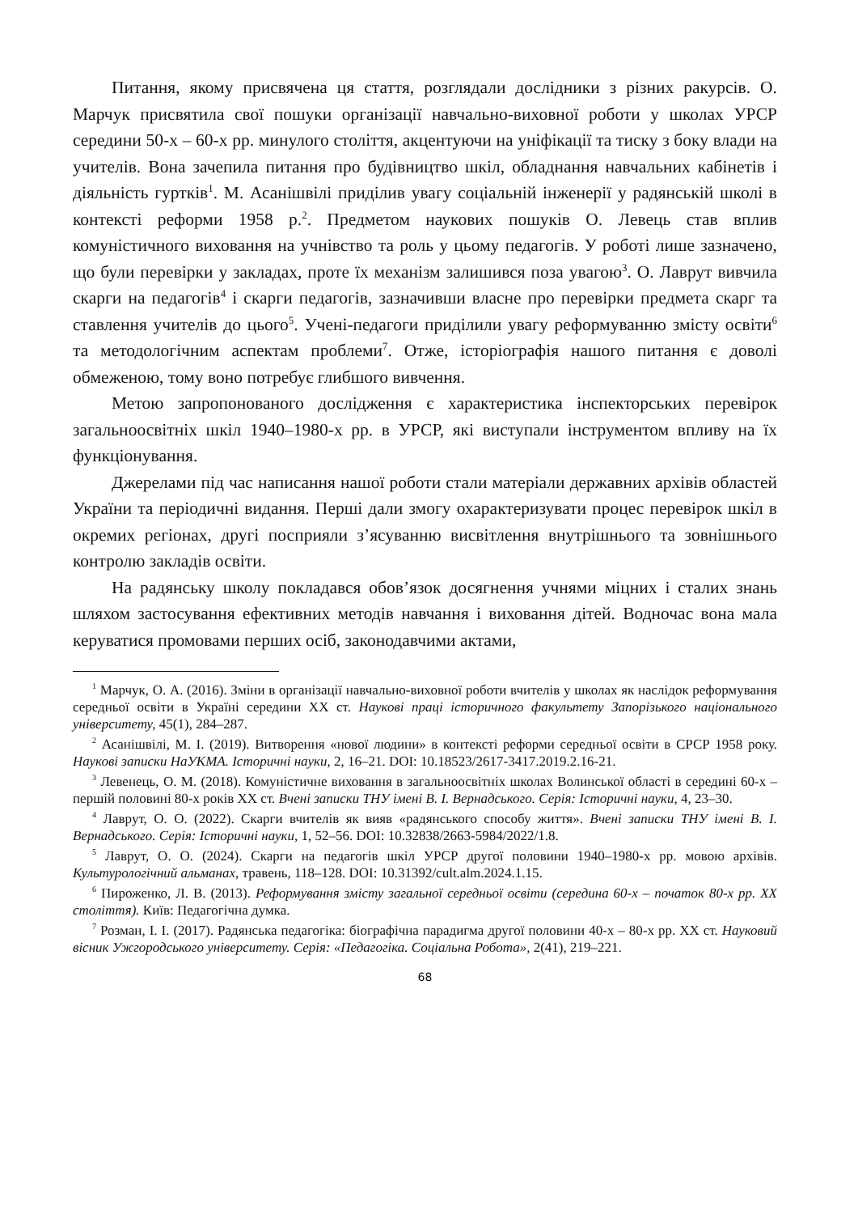Питання, якому присвячена ця стаття, розглядали дослідники з різних ракурсів. О. Марчук присвятила свої пошуки організації навчально-виховної роботи у школах УРСР середини 50-х – 60-х рр. минулого століття, акцентуючи на уніфікації та тиску з боку влади на учителів. Вона зачепила питання про будівництво шкіл, обладнання навчальних кабінетів і діяльність гуртків<sup>1</sup>. М. Асанішвілі приділив увагу соціальній інженерії у радянській школі в контексті реформи 1958 р.<sup>2</sup>. Предметом наукових пошуків О. Левець став вплив комуністичного виховання на учнівство та роль у цьому педагогів. У роботі лише зазначено, що були перевірки у закладах, проте їх механізм залишився поза увагою<sup>3</sup>. О. Лаврут вивчила скарги на педагогів<sup>4</sup> і скарги педагогів, зазначивши власне про перевірки предмета скарг та ставлення учителів до цього<sup>5</sup>. Учені-педагоги приділили увагу реформуванню змісту освіти<sup>6</sup> та методологічним аспектам проблеми<sup>7</sup>. Отже, історіографія нашого питання є доволі обмеженою, тому воно потребує глибшого вивчення.
Метою запропонованого дослідження є характеристика інспекторських перевірок загальноосвітніх шкіл 1940–1980-х рр. в УРСР, які виступали інструментом впливу на їх функціонування.
Джерелами під час написання нашої роботи стали матеріали державних архівів областей України та періодичні видання. Перші дали змогу охарактеризувати процес перевірок шкіл в окремих регіонах, другі посприяли з’ясуванню висвітлення внутрішнього та зовнішнього контролю закладів освіти.
На радянську школу покладався обов’язок досягнення учнями міцних і сталих знань шляхом застосування ефективних методів навчання і виховання дітей. Водночас вона мала керуватися промовами перших осіб, законодавчими актами,
<sup>1</sup> Марчук, О. А. (2016). Зміни в організації навчально-виховної роботи вчителів у школах як наслідок реформування середньої освіти в Україні середини XX ст. Наукові праці історичного факультету Запорізького національного університету, 45(1), 284–287.
<sup>2</sup> Асанішвілі, М. І. (2019). Витворення «нової людини» в контексті реформи середньої освіти в СРСР 1958 року. Наукові записки НаУКМА. Історичні науки, 2, 16–21. DOI: 10.18523/2617-3417.2019.2.16-21.
<sup>3</sup> Левенець, О. М. (2018). Комуністичне виховання в загальноосвітніх школах Волинської області в середині 60-х – першій половині 80-х років XX ст. Вчені записки ТНУ імені В. І. Вернадського. Серія: Історичні науки, 4, 23–30.
<sup>4</sup> Лаврут, О. О. (2022). Скарги вчителів як вияв «радянського способу життя». Вчені записки ТНУ імені В. І. Вернадського. Серія: Історичні науки, 1, 52–56. DOI: 10.32838/2663-5984/2022/1.8.
<sup>5</sup> Лаврут, О. О. (2024). Скарги на педагогів шкіл УРСР другої половини 1940–1980-х рр. мовою архівів. Культурологічний альманах, травень, 118–128. DOI: 10.31392/cult.alm.2024.1.15.
<sup>6</sup> Пироженко, Л. В. (2013). Реформування змісту загальної середньої освіти (середина 60-х – початок 80-х рр. XX століття). Київ: Педагогічна думка.
<sup>7</sup> Розман, І. І. (2017). Радянська педагогіка: біографічна парадигма другої половини 40-х – 80-х рр. XX ст. Науковий вісник Ужгородського університету. Серія: «Педагогіка. Соціальна Робота», 2(41), 219–221.
68